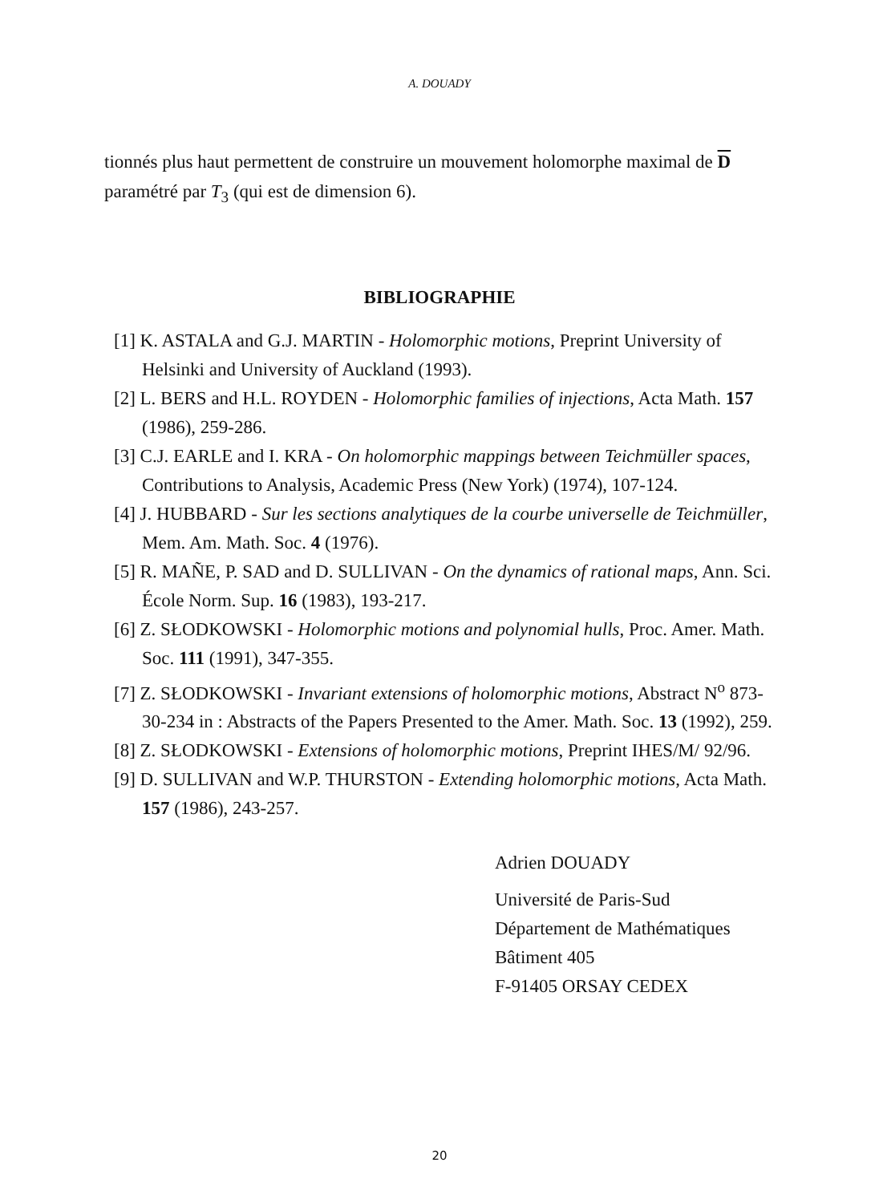A. DOUADY
tionnés plus haut permettent de construire un mouvement holomorphe maximal de D paramétré par T<sub>3</sub> (qui est de dimension 6).
BIBLIOGRAPHIE
[1] K. ASTALA and G.J. MARTIN - Holomorphic motions, Preprint University of Helsinki and University of Auckland (1993).
[2] L. BERS and H.L. ROYDEN - Holomorphic families of injections, Acta Math. 157 (1986), 259-286.
[3] C.J. EARLE and I. KRA - On holomorphic mappings between Teichmüller spaces, Contributions to Analysis, Academic Press (New York) (1974), 107-124.
[4] J. HUBBARD - Sur les sections analytiques de la courbe universelle de Teichmüller, Mem. Am. Math. Soc. 4 (1976).
[5] R. MAÑE, P. SAD and D. SULLIVAN - On the dynamics of rational maps, Ann. Sci. École Norm. Sup. 16 (1983), 193-217.
[6] Z. SŁODKOWSKI - Holomorphic motions and polynomial hulls, Proc. Amer. Math. Soc. 111 (1991), 347-355.
[7] Z. SŁODKOWSKI - Invariant extensions of holomorphic motions, Abstract N<sup>o</sup> 873-30-234 in : Abstracts of the Papers Presented to the Amer. Math. Soc. 13 (1992), 259.
[8] Z. SŁODKOWSKI - Extensions of holomorphic motions, Preprint IHES/M/ 92/96.
[9] D. SULLIVAN and W.P. THURSTON - Extending holomorphic motions, Acta Math. 157 (1986), 243-257.
Adrien DOUADY
Université de Paris-Sud
Département de Mathématiques
Bâtiment 405
F-91405 ORSAY CEDEX
20